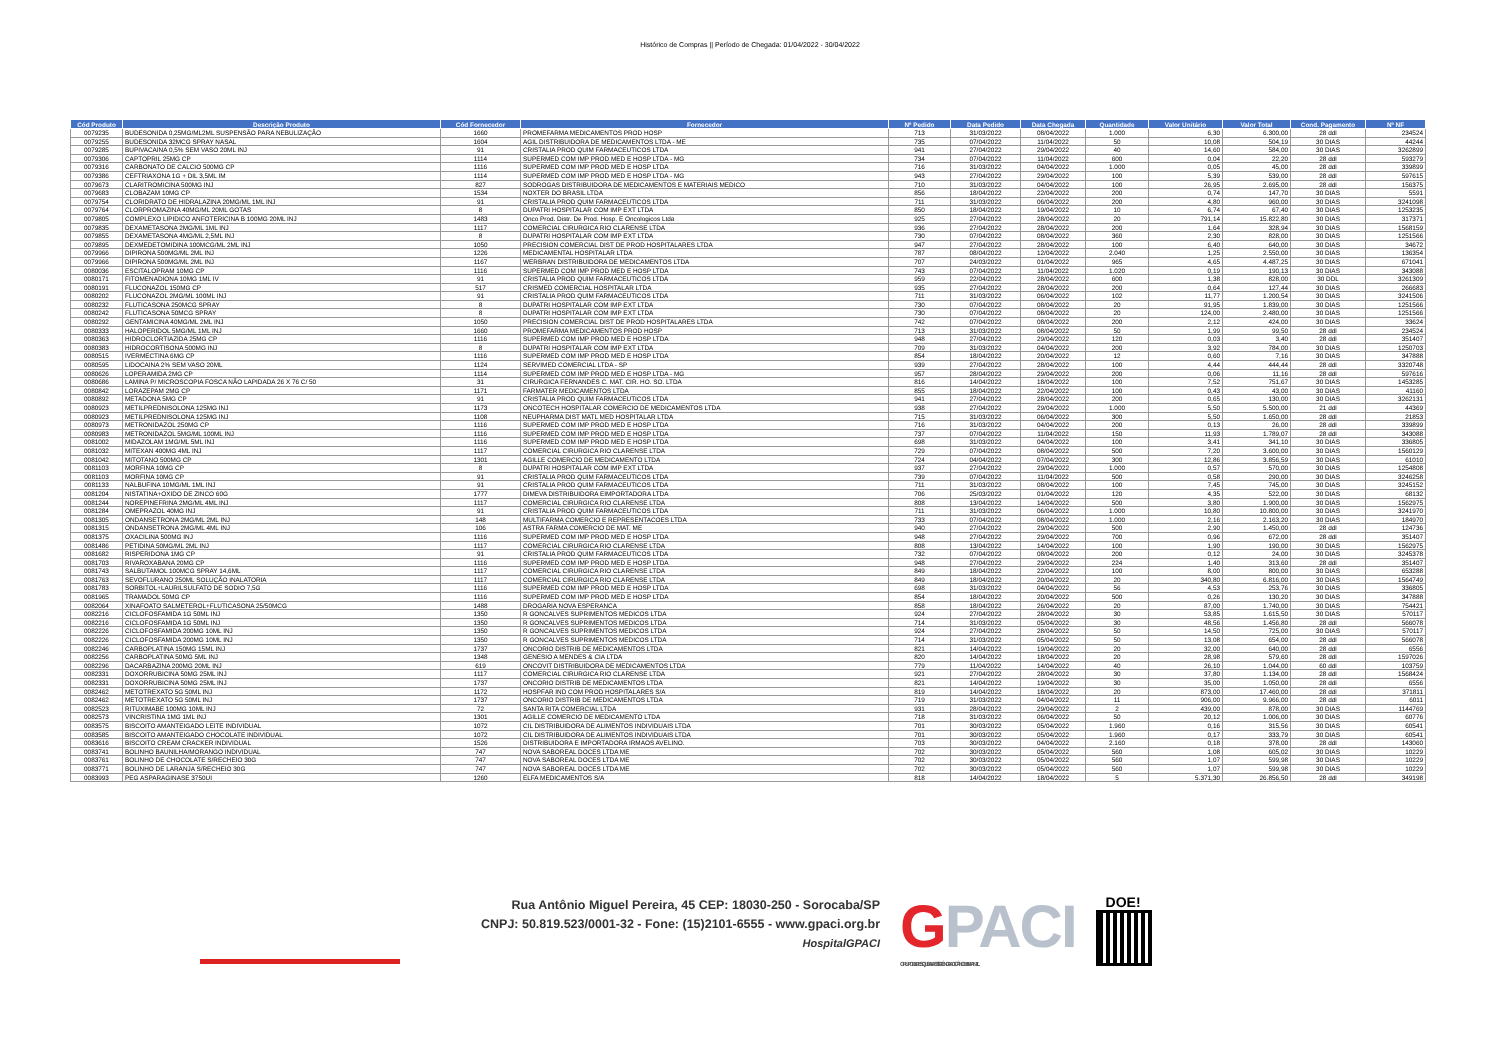Histórico de Compras || Período de Chegada: 01/04/2022 - 30/04/2022
| Cód Produto | Descrição Produto | Cód Fornecedor | Fornecedor | Nº Pedido | Data Pedido | Data Chegada | Quantidade | Valor Unitário | Valor Total | Cond. Pagamento | Nº NF |
| --- | --- | --- | --- | --- | --- | --- | --- | --- | --- | --- | --- |
| 0079235 | BUDESONIDA 0,25MG/ML2ML SUSPENSÃO PARA NEBULIZAÇÃO | 1660 | PROMEFARMA MEDICAMENTOS PROD HOSP | 713 | 31/03/2022 | 08/04/2022 | 1.000 | 6,30 | 6.300,00 | 28 ddl | 234524 |
| 0079255 | BUDESONIDA 32MCG SPRAY NASAL | 1604 | AGIL DISTRIBUIDORA DE MEDICAMENTOS LTDA - ME | 735 | 07/04/2022 | 11/04/2022 | 50 | 10,08 | 504,19 | 30 DIAS | 44244 |
| 0079285 | BUPIVACAINA 0,5% SEM VASO 20ML INJ | 91 | CRISTALIA PROD QUIM FARMACEUTICOS LTDA | 941 | 27/04/2022 | 29/04/2022 | 40 | 14,60 | 584,00 | 30 DIAS | 3262899 |
| 0079306 | CAPTOPRIL 25MG CP | 1114 | SUPERMED COM IMP PROD MED E HOSP LTDA - MG | 734 | 07/04/2022 | 11/04/2022 | 600 | 0,04 | 22,20 | 28 ddl | 593279 |
| 0079316 | CARBONATO DE CALCIO 500MG CP | 1116 | SUPERMED COM IMP PROD MED E HOSP LTDA | 716 | 31/03/2022 | 04/04/2022 | 1.000 | 0,05 | 45,00 | 28 ddl | 339899 |
| 0079386 | CEFTRIAXONA 1G + DIL 3,5ML IM | 1114 | SUPERMED COM IMP PROD MED E HOSP LTDA - MG | 943 | 27/04/2022 | 29/04/2022 | 100 | 5,39 | 539,00 | 28 ddl | 597615 |
| 0079673 | CLARITROMICINA 500MG INJ | 827 | SODROGAS DISTRIBUIDORA DE MEDICAMENTOS E MATERIAIS MEDICO | 710 | 31/03/2022 | 04/04/2022 | 100 | 26,95 | 2.695,00 | 28 ddl | 156375 |
| 0079683 | CLOBAZAM 10MG CP | 1534 | NOXTER DO BRASIL LTDA | 856 | 18/04/2022 | 22/04/2022 | 200 | 0,74 | 147,70 | 30 DIAS | 5591 |
| 0079754 | CLORIDRATO DE HIDRALAZINA 20MG/ML 1ML INJ | 91 | CRISTALIA PROD QUIM FARMACEUTICOS LTDA | 711 | 31/03/2022 | 06/04/2022 | 200 | 4,80 | 960,00 | 30 DIAS | 3241098 |
| 0079764 | CLORPROMAZINA 40MG/ML 20ML GOTAS | 8 | DUPATRI HOSPITALAR COM IMP EXT LTDA | 850 | 18/04/2022 | 19/04/2022 | 10 | 6,74 | 67,40 | 30 DIAS | 1253235 |
| 0079805 | COMPLEXO LIPIDICO ANFOTERICINA B 100MG 20ML INJ | 1483 | Onco Prod. Distr. De Prod. Hosp. E Oncologicos Ltda | 925 | 27/04/2022 | 28/04/2022 | 20 | 791,14 | 15.822,80 | 30 DIAS | 317371 |
| 0079835 | DEXAMETASONA 2MG/ML 1ML INJ | 1117 | COMERCIAL CIRURGICA RIO CLARENSE LTDA | 936 | 27/04/2022 | 28/04/2022 | 200 | 1,64 | 328,94 | 30 DIAS | 1568159 |
| 0079855 | DEXAMETASONA 4MG/ML 2,5ML INJ | 8 | DUPATRI HOSPITALAR COM IMP EXT LTDA | 730 | 07/04/2022 | 08/04/2022 | 360 | 2,30 | 828,00 | 30 DIAS | 1251566 |
| 0079895 | DEXMEDETOMIDINA 100MCG/ML 2ML INJ | 1050 | PRECISION COMERCIAL DIST DE PROD HOSPITALARES LTDA | 947 | 27/04/2022 | 28/04/2022 | 100 | 6,40 | 640,00 | 30 DIAS | 34672 |
| 0079966 | DIPIRONA 500MG/ML 2ML INJ | 1226 | MEDICAMENTAL HOSPITALAR LTDA | 787 | 08/04/2022 | 12/04/2022 | 2.040 | 1,25 | 2.550,00 | 30 DIAS | 136354 |
| 0079966 | DIPIRONA 500MG/ML 2ML INJ | 1167 | WERBRAN DISTRIBUIDORA DE MEDICAMENTOS LTDA | 707 | 24/03/2022 | 01/04/2022 | 965 | 4,65 | 4.487,25 | 30 DIAS | 671041 |
| 0080036 | ESCITALOPRAM 10MG CP | 1116 | SUPERMED COM IMP PROD MED E HOSP LTDA | 743 | 07/04/2022 | 11/04/2022 | 1.020 | 0,19 | 190,13 | 30 DIAS | 343088 |
| 0080171 | FITOMENADIONA 10MG 1ML IV | 91 | CRISTALIA PROD QUIM FARMACEUTICOS LTDA | 959 | 22/04/2022 | 28/04/2022 | 600 | 1,38 | 828,00 | 30 DDL | 3261309 |
| 0080191 | FLUCONAZOL 150MG CP | 517 | CRISMED COMERCIAL HOSPITALAR LTDA | 935 | 27/04/2022 | 28/04/2022 | 200 | 0,64 | 127,44 | 30 DIAS | 266683 |
| 0080202 | FLUCONAZOL 2MG/ML 100ML INJ | 91 | CRISTALIA PROD QUIM FARMACEUTICOS LTDA | 711 | 31/03/2022 | 06/04/2022 | 102 | 11,77 | 1.200,54 | 30 DIAS | 3241506 |
| 0080232 | FLUTICASONA 250MCG SPRAY | 8 | DUPATRI HOSPITALAR COM IMP EXT LTDA | 730 | 07/04/2022 | 08/04/2022 | 20 | 91,95 | 1.839,00 | 30 DIAS | 1251566 |
| 0080242 | FLUTICASONA 50MCG SPRAY | 8 | DUPATRI HOSPITALAR COM IMP EXT LTDA | 730 | 07/04/2022 | 08/04/2022 | 20 | 124,00 | 2.480,00 | 30 DIAS | 1251566 |
| 0080292 | GENTAMICINA 40MG/ML 2ML INJ | 1050 | PRECISION COMERCIAL DIST DE PROD HOSPITALARES LTDA | 742 | 07/04/2022 | 08/04/2022 | 200 | 2,12 | 424,00 | 30 DIAS | 33624 |
| 0080333 | HALOPERIDOL 5MG/ML 1ML INJ | 1660 | PROMEFARMA MEDICAMENTOS PROD HOSP | 713 | 31/03/2022 | 08/04/2022 | 50 | 1,99 | 99,50 | 28 ddl | 234524 |
| 0080363 | HIDROCLORTIAZIDA 25MG CP | 1116 | SUPERMED COM IMP PROD MED E HOSP LTDA | 948 | 27/04/2022 | 29/04/2022 | 120 | 0,03 | 3,40 | 28 ddl | 351407 |
| 0080383 | HIDROCORTISONA 500MG INJ | 8 | DUPATRI HOSPITALAR COM IMP EXT LTDA | 709 | 31/03/2022 | 04/04/2022 | 200 | 3,92 | 784,00 | 30 DIAS | 1250703 |
| 0080515 | IVERMECTINA 6MG CP | 1116 | SUPERMED COM IMP PROD MED E HOSP LTDA | 854 | 18/04/2022 | 20/04/2022 | 12 | 0,60 | 7,16 | 30 DIAS | 347888 |
| 0080595 | LIDOCAINA 2% SEM VASO 20ML | 1124 | SERVIMED COMERCIAL LTDA - SP | 939 | 27/04/2022 | 28/04/2022 | 100 | 4,44 | 444,44 | 28 ddl | 3320748 |
| 0080626 | LOPERAMIDA 2MG CP | 1114 | SUPERMED COM IMP PROD MED E HOSP LTDA - MG | 957 | 28/04/2022 | 29/04/2022 | 200 | 0,06 | 11,16 | 28 ddl | 597616 |
| 0080686 | LAMINA P/ MICROSCOPIA FOSCA NÃO LAPIDADA 26 X 76 C/ 50 | 31 | CIRURGICA FERNANDES C. MAT. CIR. HO. SO. LTDA | 816 | 14/04/2022 | 18/04/2022 | 100 | 7,52 | 751,67 | 30 DIAS | 1453285 |
| 0080842 | LORAZEPAM 2MG CP | 1171 | FARMATER MEDICAMENTOS LTDA | 855 | 18/04/2022 | 22/04/2022 | 100 | 0,43 | 43,00 | 30 DIAS | 41160 |
| 0080892 | METADONA 5MG CP | 91 | CRISTALIA PROD QUIM FARMACEUTICOS LTDA | 941 | 27/04/2022 | 28/04/2022 | 200 | 0,65 | 130,00 | 30 DIAS | 3262131 |
| 0080923 | METILPREDNISOLONA 125MG INJ | 1173 | ONCOTECH HOSPITALAR COMERCIO DE MEDICAMENTOS LTDA | 938 | 27/04/2022 | 29/04/2022 | 1.000 | 5,50 | 5.500,00 | 21 ddl | 44369 |
| 0080923 | METILPREDNISOLONA 125MG INJ | 1108 | NEUPHARMA DIST MATL MED HOSPITALAR LTDA | 715 | 31/03/2022 | 06/04/2022 | 300 | 5,50 | 1.650,00 | 28 ddl | 21853 |
| 0080973 | METRONIDAZOL 250MG CP | 1116 | SUPERMED COM IMP PROD MED E HOSP LTDA | 716 | 31/03/2022 | 04/04/2022 | 200 | 0,13 | 26,00 | 28 ddl | 339899 |
| 0080983 | METRONIDAZOL 5MG/ML 100ML INJ | 1116 | SUPERMED COM IMP PROD MED E HOSP LTDA | 737 | 07/04/2022 | 11/04/2022 | 150 | 11,93 | 1.789,07 | 28 ddl | 343088 |
| 0081002 | MIDAZOLAM 1MG/ML 5ML INJ | 1116 | SUPERMED COM IMP PROD MED E HOSP LTDA | 698 | 31/03/2022 | 04/04/2022 | 100 | 3,41 | 341,10 | 30 DIAS | 336805 |
| 0081032 | MITEXAN 400MG 4ML INJ | 1117 | COMERCIAL CIRURGICA RIO CLARENSE LTDA | 729 | 07/04/2022 | 08/04/2022 | 500 | 7,20 | 3.600,00 | 30 DIAS | 1560129 |
| 0081042 | MITOTANO 500MG CP | 1301 | AGILLE COMERCIO DE MEDICAMENTO LTDA | 724 | 04/04/2022 | 07/04/2022 | 300 | 12,86 | 3.856,59 | 30 DIAS | 61010 |
| 0081103 | MORFINA 10MG CP | 8 | DUPATRI HOSPITALAR COM IMP EXT LTDA | 937 | 27/04/2022 | 29/04/2022 | 1.000 | 0,57 | 570,00 | 30 DIAS | 1254808 |
| 0081103 | MORFINA 10MG CP | 91 | CRISTALIA PROD QUIM FARMACEUTICOS LTDA | 739 | 07/04/2022 | 11/04/2022 | 500 | 0,58 | 290,00 | 30 DIAS | 3246258 |
| 0081133 | NALBUFINA 10MG/ML 1ML INJ | 91 | CRISTALIA PROD QUIM FARMACEUTICOS LTDA | 711 | 31/03/2022 | 08/04/2022 | 100 | 7,45 | 745,00 | 30 DIAS | 3245152 |
| 0081204 | NISTATINA+OXIDO DE ZINCO 60G | 1777 | DIMEVA DISTRIBUIDORA EIMPORTADORA LTDA | 706 | 25/03/2022 | 01/04/2022 | 120 | 4,35 | 522,00 | 30 DIAS | 68132 |
| 0081244 | NOREPINEFRINA 2MG/ML 4ML INJ | 1117 | COMERCIAL CIRURGICA RIO CLARENSE LTDA | 808 | 13/04/2022 | 14/04/2022 | 500 | 3,80 | 1.900,00 | 30 DIAS | 1562975 |
| 0081284 | OMEPRAZOL 40MG INJ | 91 | CRISTALIA PROD QUIM FARMACEUTICOS LTDA | 711 | 31/03/2022 | 06/04/2022 | 1.000 | 10,80 | 10.800,00 | 30 DIAS | 3241970 |
| 0081305 | ONDANSETRONA 2MG/ML 2ML INJ | 148 | MULTIFARMA COMERCIO E REPRESENTACOES LTDA | 733 | 07/04/2022 | 08/04/2022 | 1.000 | 2,16 | 2.163,20 | 30 DIAS | 184970 |
| 0081315 | ONDANSETRONA 2MG/ML 4ML INJ | 106 | ASTRA FARMA COMERCIO DE MAT. ME | 940 | 27/04/2022 | 29/04/2022 | 500 | 2,90 | 1.450,00 | 28 ddl | 124736 |
| 0081375 | OXACILINA 500MG INJ | 1116 | SUPERMED COM IMP PROD MED E HOSP LTDA | 948 | 27/04/2022 | 29/04/2022 | 700 | 0,96 | 672,00 | 28 ddl | 351407 |
| 0081486 | PETIDINA 50MG/ML 2ML INJ | 1117 | COMERCIAL CIRURGICA RIO CLARENSE LTDA | 808 | 13/04/2022 | 14/04/2022 | 100 | 1,90 | 190,00 | 30 DIAS | 1562975 |
| 0081682 | RISPERIDONA 1MG CP | 91 | CRISTALIA PROD QUIM FARMACEUTICOS LTDA | 732 | 07/04/2022 | 08/04/2022 | 200 | 0,12 | 24,00 | 30 DIAS | 3245378 |
| 0081703 | RIVAROXABANA 20MG CP | 1116 | SUPERMED COM IMP PROD MED E HOSP LTDA | 948 | 27/04/2022 | 29/04/2022 | 224 | 1,40 | 313,60 | 28 ddl | 351407 |
| 0081743 | SALBUTAMOL 100MCG SPRAY 14,6ML | 1117 | COMERCIAL CIRURGICA RIO CLARENSE LTDA | 849 | 18/04/2022 | 22/04/2022 | 100 | 8,00 | 800,00 | 30 DIAS | 653288 |
| 0081763 | SEVOFLURANO 250ML SOLUÇÃO INALATORIA | 1117 | COMERCIAL CIRURGICA RIO CLARENSE LTDA | 849 | 18/04/2022 | 20/04/2022 | 20 | 340,80 | 6.816,00 | 30 DIAS | 1564749 |
| 0081783 | SORBITOL+LAURILSULFATO DE SODIO 7,5G | 1116 | SUPERMED COM IMP PROD MED E HOSP LTDA | 698 | 31/03/2022 | 04/04/2022 | 56 | 4,53 | 253,76 | 30 DIAS | 336805 |
| 0081965 | TRAMADOL 50MG CP | 1116 | SUPERMED COM IMP PROD MED E HOSP LTDA | 854 | 18/04/2022 | 20/04/2022 | 500 | 0,26 | 130,20 | 30 DIAS | 347888 |
| 0082064 | XINAFOATO SALMETEROL+FLUTICASONA 25/50MCG | 1488 | DROGARIA NOVA ESPERANCA | 858 | 18/04/2022 | 26/04/2022 | 20 | 87,00 | 1.740,00 | 30 DIAS | 754421 |
| 0082216 | CICLOFOSFAMIDA 1G 50ML INJ | 1350 | R GONCALVES SUPRIMENTOS MEDICOS LTDA | 924 | 27/04/2022 | 28/04/2022 | 30 | 53,85 | 1.615,50 | 30 DIAS | 570117 |
| 0082216 | CICLOFOSFAMIDA 1G 50ML INJ | 1350 | R GONCALVES SUPRIMENTOS MEDICOS LTDA | 714 | 31/03/2022 | 05/04/2022 | 30 | 48,56 | 1.456,80 | 28 ddl | 566078 |
| 0082226 | CICLOFOSFAMIDA 200MG 10ML INJ | 1350 | R GONCALVES SUPRIMENTOS MEDICOS LTDA | 924 | 27/04/2022 | 28/04/2022 | 50 | 14,50 | 725,00 | 30 DIAS | 570117 |
| 0082226 | CICLOFOSFAMIDA 200MG 10ML INJ | 1350 | R GONCALVES SUPRIMENTOS MEDICOS LTDA | 714 | 31/03/2022 | 05/04/2022 | 50 | 13,08 | 654,00 | 28 ddl | 566078 |
| 0082246 | CARBOPLATINA 150MG 15ML INJ | 1737 | ONCORIO DISTRIB DE MEDICAMENTOS LTDA | 821 | 14/04/2022 | 19/04/2022 | 20 | 32,00 | 640,00 | 28 ddl | 6556 |
| 0082256 | CARBOPLATINA 50MG 5ML INJ | 1348 | GENESIO A MENDES & CIA LTDA | 820 | 14/04/2022 | 18/04/2022 | 20 | 28,98 | 579,60 | 28 ddl | 1597026 |
| 0082296 | DACARBAZINA 200MG 20ML INJ | 619 | ONCOVIT DISTRIBUIDORA DE MEDICAMENTOS LTDA | 779 | 11/04/2022 | 14/04/2022 | 40 | 26,10 | 1.044,00 | 60 ddl | 103759 |
| 0082331 | DOXORRUBICINA 50MG 25ML INJ | 1117 | COMERCIAL CIRURGICA RIO CLARENSE LTDA | 921 | 27/04/2022 | 28/04/2022 | 30 | 37,80 | 1.134,00 | 28 ddl | 1568424 |
| 0082331 | DOXORRUBICINA 50MG 25ML INJ | 1737 | ONCORIO DISTRIB DE MEDICAMENTOS LTDA | 821 | 14/04/2022 | 19/04/2022 | 30 | 35,00 | 1.050,00 | 28 ddl | 6556 |
| 0082462 | METOTREXATO 5G 50ML INJ | 1172 | HOSPFAR IND COM PROD HOSPITALARES S/A | 819 | 14/04/2022 | 18/04/2022 | 20 | 873,00 | 17.460,00 | 28 ddl | 371811 |
| 0082462 | METOTREXATO 5G 50ML INJ | 1737 | ONCORIO DISTRIB DE MEDICAMENTOS LTDA | 719 | 31/03/2022 | 04/04/2022 | 11 | 906,00 | 9.966,00 | 28 ddl | 6011 |
| 0082523 | RITUXIMABE 100MG 10ML INJ | 72 | SANTA RITA COMERCIAL LTDA | 931 | 28/04/2022 | 29/04/2022 | 2 | 439,00 | 878,00 | 30 DIAS | 1144769 |
| 0082573 | VINCRISTINA 1MG 1ML INJ | 1301 | AGILLE COMERCIO DE MEDICAMENTO LTDA | 718 | 31/03/2022 | 06/04/2022 | 50 | 20,12 | 1.006,00 | 30 DIAS | 60776 |
| 0083575 | BISCOITO AMANTEIGADO LEITE INDIVIDUAL | 1072 | CIL DISTRIBUIDORA DE ALIMENTOS INDIVIDUAIS LTDA | 701 | 30/03/2022 | 05/04/2022 | 1.960 | 0,16 | 315,56 | 30 DIAS | 60541 |
| 0083585 | BISCOITO AMANTEIGADO CHOCOLATE INDIVIDUAL | 1072 | CIL DISTRIBUIDORA DE ALIMENTOS INDIVIDUAIS LTDA | 701 | 30/03/2022 | 05/04/2022 | 1.960 | 0,17 | 333,79 | 30 DIAS | 60541 |
| 0083616 | BISCOITO CREAM CRACKER INDIVIDUAL | 1526 | DISTRIBUIDORA E IMPORTADORA IRMAOS AVELINO. | 703 | 30/03/2022 | 04/04/2022 | 2.160 | 0,18 | 378,00 | 28 ddl | 143060 |
| 0083741 | BOLINHO BAUNILHA/MORANGO INDIVIDUAL | 747 | NOVA SABOREAL DOCES LTDA ME | 702 | 30/03/2022 | 05/04/2022 | 560 | 1,08 | 605,02 | 30 DIAS | 10229 |
| 0083761 | BOLINHO DE CHOCOLATE S/RECHEIO 30G | 747 | NOVA SABOREAL DOCES LTDA ME | 702 | 30/03/2022 | 05/04/2022 | 560 | 1,07 | 599,98 | 30 DIAS | 10229 |
| 0083771 | BOLINHO DE LARANJA S/RECHEIO 30G | 747 | NOVA SABOREAL DOCES LTDA ME | 702 | 30/03/2022 | 05/04/2022 | 560 | 1,07 | 599,98 | 30 DIAS | 10229 |
| 0083993 | PEG ASPARAGINASE 3750UI | 1260 | ELFA MEDICAMENTOS S/A | 818 | 14/04/2022 | 18/04/2022 | 5 | 5.371,30 | 26.856,50 | 28 ddl | 349198 |
Rua Antônio Miguel Pereira, 45 CEP: 18030-250 - Sorocaba/SP
CNPJ: 50.819.523/0001-32 - Fone: (15)2101-6555 - www.gpaci.org.br
HospitalGPACI
GPACI
GRUPO DE PESQUISA E ASSISTÊNCIA AO CÂNCER INFANTIL
DOE!